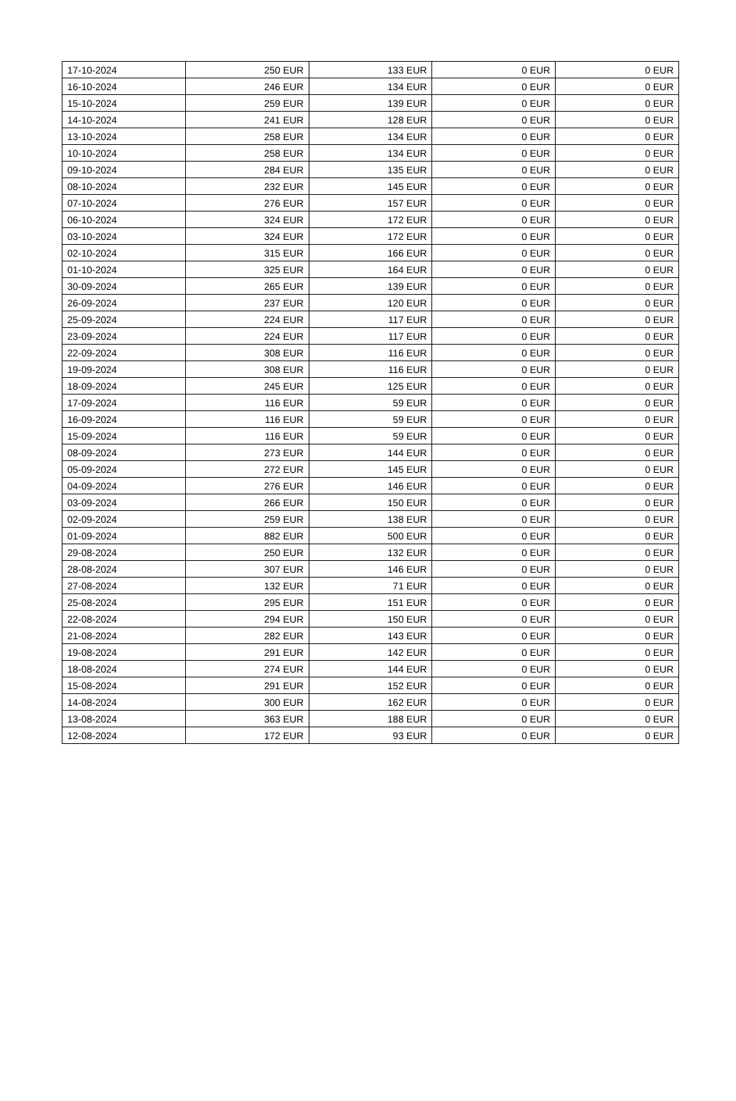| 17-10-2024 | 250 EUR | 133 EUR | 0 EUR | 0 EUR |
| 16-10-2024 | 246 EUR | 134 EUR | 0 EUR | 0 EUR |
| 15-10-2024 | 259 EUR | 139 EUR | 0 EUR | 0 EUR |
| 14-10-2024 | 241 EUR | 128 EUR | 0 EUR | 0 EUR |
| 13-10-2024 | 258 EUR | 134 EUR | 0 EUR | 0 EUR |
| 10-10-2024 | 258 EUR | 134 EUR | 0 EUR | 0 EUR |
| 09-10-2024 | 284 EUR | 135 EUR | 0 EUR | 0 EUR |
| 08-10-2024 | 232 EUR | 145 EUR | 0 EUR | 0 EUR |
| 07-10-2024 | 276 EUR | 157 EUR | 0 EUR | 0 EUR |
| 06-10-2024 | 324 EUR | 172 EUR | 0 EUR | 0 EUR |
| 03-10-2024 | 324 EUR | 172 EUR | 0 EUR | 0 EUR |
| 02-10-2024 | 315 EUR | 166 EUR | 0 EUR | 0 EUR |
| 01-10-2024 | 325 EUR | 164 EUR | 0 EUR | 0 EUR |
| 30-09-2024 | 265 EUR | 139 EUR | 0 EUR | 0 EUR |
| 26-09-2024 | 237 EUR | 120 EUR | 0 EUR | 0 EUR |
| 25-09-2024 | 224 EUR | 117 EUR | 0 EUR | 0 EUR |
| 23-09-2024 | 224 EUR | 117 EUR | 0 EUR | 0 EUR |
| 22-09-2024 | 308 EUR | 116 EUR | 0 EUR | 0 EUR |
| 19-09-2024 | 308 EUR | 116 EUR | 0 EUR | 0 EUR |
| 18-09-2024 | 245 EUR | 125 EUR | 0 EUR | 0 EUR |
| 17-09-2024 | 116 EUR | 59 EUR | 0 EUR | 0 EUR |
| 16-09-2024 | 116 EUR | 59 EUR | 0 EUR | 0 EUR |
| 15-09-2024 | 116 EUR | 59 EUR | 0 EUR | 0 EUR |
| 08-09-2024 | 273 EUR | 144 EUR | 0 EUR | 0 EUR |
| 05-09-2024 | 272 EUR | 145 EUR | 0 EUR | 0 EUR |
| 04-09-2024 | 276 EUR | 146 EUR | 0 EUR | 0 EUR |
| 03-09-2024 | 266 EUR | 150 EUR | 0 EUR | 0 EUR |
| 02-09-2024 | 259 EUR | 138 EUR | 0 EUR | 0 EUR |
| 01-09-2024 | 882 EUR | 500 EUR | 0 EUR | 0 EUR |
| 29-08-2024 | 250 EUR | 132 EUR | 0 EUR | 0 EUR |
| 28-08-2024 | 307 EUR | 146 EUR | 0 EUR | 0 EUR |
| 27-08-2024 | 132 EUR | 71 EUR | 0 EUR | 0 EUR |
| 25-08-2024 | 295 EUR | 151 EUR | 0 EUR | 0 EUR |
| 22-08-2024 | 294 EUR | 150 EUR | 0 EUR | 0 EUR |
| 21-08-2024 | 282 EUR | 143 EUR | 0 EUR | 0 EUR |
| 19-08-2024 | 291 EUR | 142 EUR | 0 EUR | 0 EUR |
| 18-08-2024 | 274 EUR | 144 EUR | 0 EUR | 0 EUR |
| 15-08-2024 | 291 EUR | 152 EUR | 0 EUR | 0 EUR |
| 14-08-2024 | 300 EUR | 162 EUR | 0 EUR | 0 EUR |
| 13-08-2024 | 363 EUR | 188 EUR | 0 EUR | 0 EUR |
| 12-08-2024 | 172 EUR | 93 EUR | 0 EUR | 0 EUR |